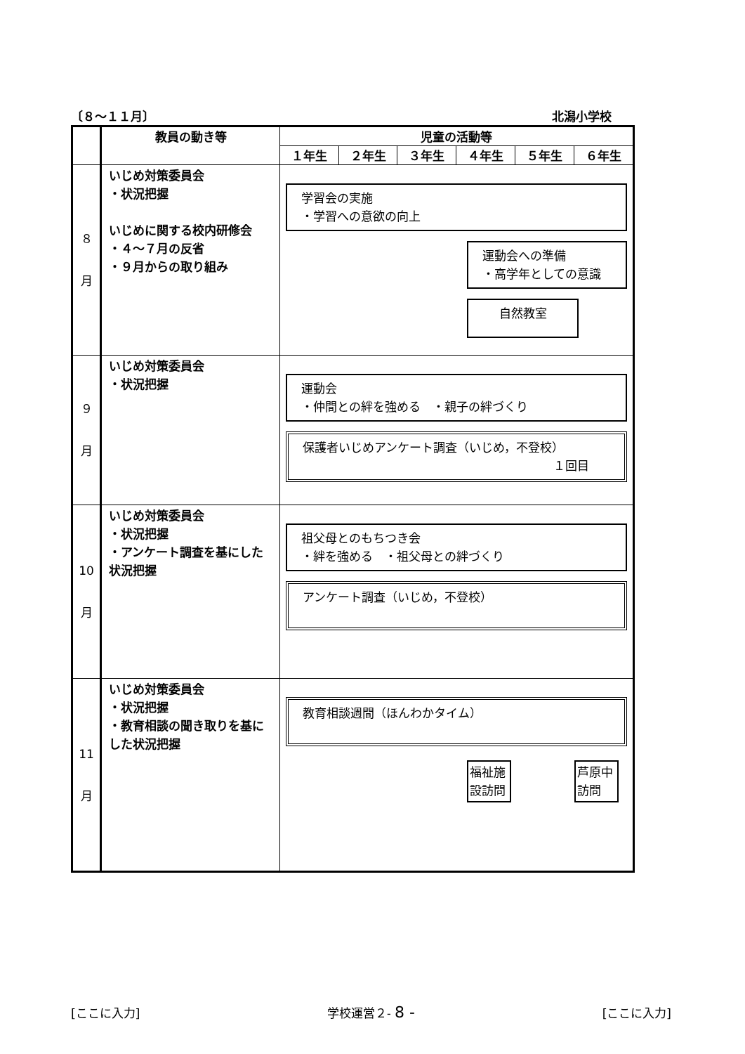〔８～１１月〕 北潟小学校
| | 教員の動き等 | 児童の活動等 | | | | | |
| --- | --- | --- | --- | --- | --- | --- | --- |
| | | １年生 | ２年生 | ３年生 | ４年生 | ５年生 | ６年生 |
| ８ 月 | いじめ対策委員会 ・状況把握 いじめに関する校内研修会 ・４～７月の反省 ・９月からの取り組み | 学習会の実施 ・学習への意欲の向上 運動会への準備 ・高学年としての意識 自然教室 | | | | | |
| ９ 月 | いじめ対策委員会 ・状況把握 | 運動会 ・仲間との絆を強める ・親子の絆づくり 保護者いじめアンケート調査（いじめ，不登校） １回目 | | | | | |
| 10 月 | いじめ対策委員会 ・状況把握 ・アンケート調査を基にした状況把握 | 祖父母とのもちつき会 ・絆を強める ・祖父母との絆づくり アンケート調査（いじめ，不登校） | | | | | |
| 11 月 | いじめ対策委員会 ・状況把握 ・教育相談の聞き取りを基にした状況把握 | 教育相談週間（ほんわかタイム） 福祉施設訪問 芦原中訪問 | | | | | |
[ここに入力] 学校運営２- 8 - [ここに入力]